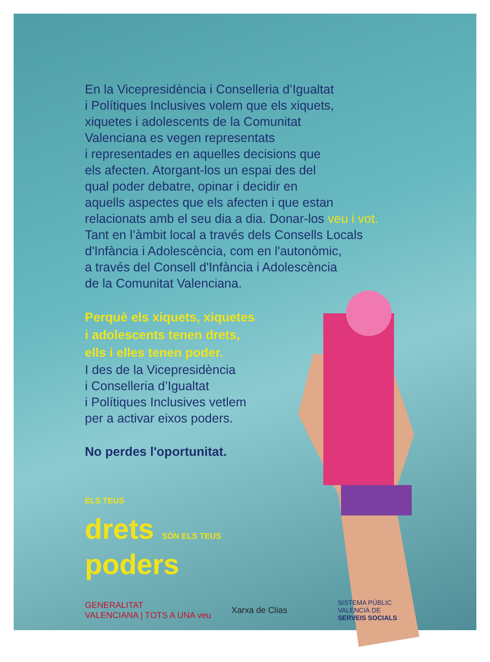En la Vicepresidència i Conselleria d’Igualtat
i Polítiques Inclusives volem que els xiquets,
xiquetes i adolescents de la Comunitat
Valenciana es vegen representats
i representades en aquelles decisions que
els afecten. Atorgant-los un espai des del
qual poder debatre, opinar i decidir en
aquells aspectes que els afecten i que estan
relacionats amb el seu dia a dia. Donar-los veu i vot.
Tant en l’àmbit local a través dels Consells Locals
d'Infància i Adolescència, com en l'autonòmic,
a través del Consell d'Infància i Adolescència
de la Comunitat Valenciana.
Perquè els xiquets, xiquetes
i adolescents tenen drets,
ells i elles tenen poder.
I des de la Vicepresidència
i Conselleria d’Igualtat
i Polítiques Inclusives vetlem
per a activar eixos poders.
No perdes l'oportunitat.
ELS TEUS
drets SÓN ELS TEUS
poders
GENERALITAT
VALENCIANA | TOTS A UNA veu Xarxa de Clias SISTEMA PÚBLIC
VALENCIÀ DE
SERVEIS SOCIALS